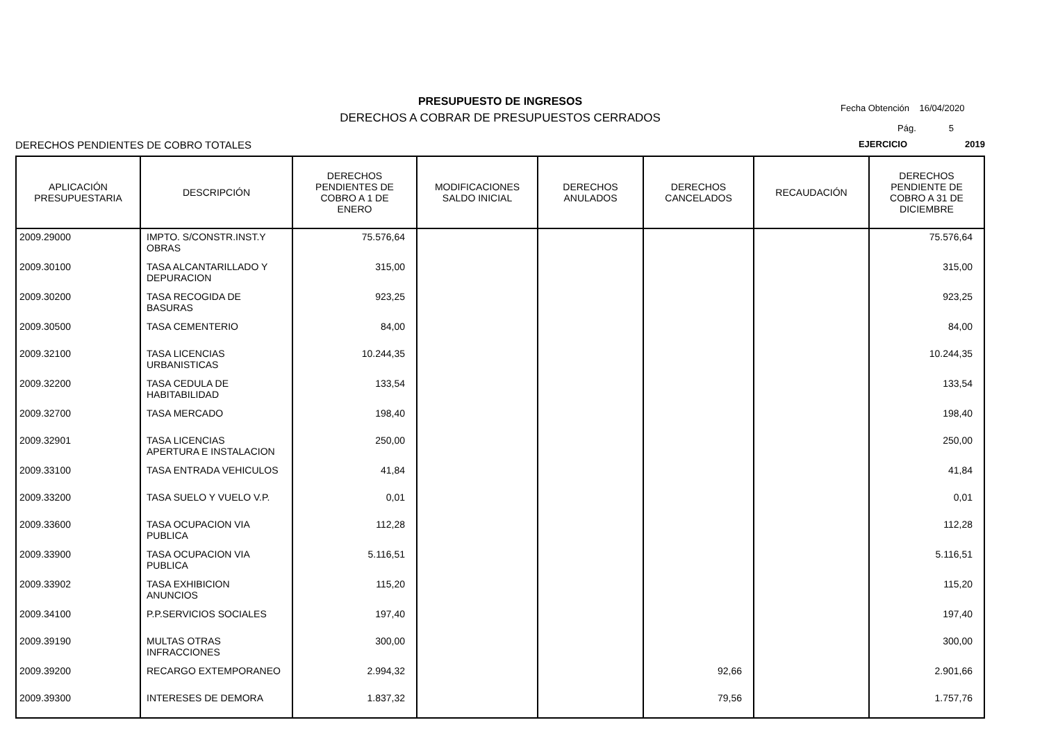PRESUPUESTO DE INGRESOS
DERECHOS A COBRAR DE PRESUPUESTOS CERRADOS
Fecha Obtención 16/04/2020
Pág. 5
DERECHOS PENDIENTES DE COBRO TOTALES EJERCICIO 2019
| APLICACIÓN PRESUPUESTARIA | DESCRIPCIÓN | DERECHOS PENDIENTES DE COBRO A 1 DE ENERO | MODIFICACIONES SALDO INICIAL | DERECHOS ANULADOS | DERECHOS CANCELADOS | RECAUDACIÓN | DERECHOS PENDIENTE DE COBRO A 31 DE DICIEMBRE |
| --- | --- | --- | --- | --- | --- | --- | --- |
| 2009.29000 | IMPTO. S/CONSTR.INST.Y OBRAS | 75.576,64 | | | | | 75.576,64 |
| 2009.30100 | TASA ALCANTARILLADO Y DEPURACION | 315,00 | | | | | 315,00 |
| 2009.30200 | TASA RECOGIDA DE BASURAS | 923,25 | | | | | 923,25 |
| 2009.30500 | TASA CEMENTERIO | 84,00 | | | | | 84,00 |
| 2009.32100 | TASA LICENCIAS URBANISTICAS | 10.244,35 | | | | | 10.244,35 |
| 2009.32200 | TASA CEDULA DE HABITABILIDAD | 133,54 | | | | | 133,54 |
| 2009.32700 | TASA MERCADO | 198,40 | | | | | 198,40 |
| 2009.32901 | TASA LICENCIAS APERTURA E INSTALACION | 250,00 | | | | | 250,00 |
| 2009.33100 | TASA ENTRADA VEHICULOS | 41,84 | | | | | 41,84 |
| 2009.33200 | TASA SUELO Y VUELO V.P. | 0,01 | | | | | 0,01 |
| 2009.33600 | TASA OCUPACION VIA PUBLICA | 112,28 | | | | | 112,28 |
| 2009.33900 | TASA OCUPACION VIA PUBLICA | 5.116,51 | | | | | 5.116,51 |
| 2009.33902 | TASA EXHIBICION ANUNCIOS | 115,20 | | | | | 115,20 |
| 2009.34100 | P.P.SERVICIOS SOCIALES | 197,40 | | | | | 197,40 |
| 2009.39190 | MULTAS OTRAS INFRACCIONES | 300,00 | | | | | 300,00 |
| 2009.39200 | RECARGO EXTEMPORANEO | 2.994,32 | | | 92,66 | | 2.901,66 |
| 2009.39300 | INTERESES DE DEMORA | 1.837,32 | | | 79,56 | | 1.757,76 |